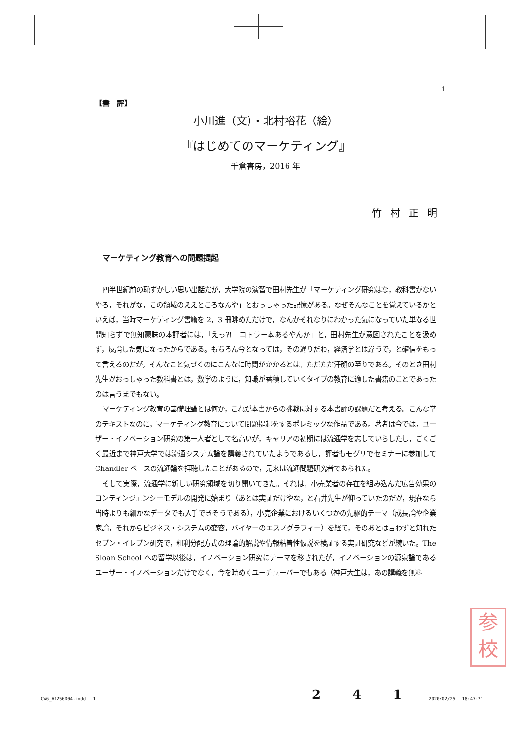1
【書　評】
小川進（文）・北村裕花（絵）
『はじめてのマーケティング』
千倉書房，2016 年
竹村正明
マーケティング教育への問題提起
四半世紀前の恥ずかしい思い出話だが，大学院の演習で田村先生が「マーケティング研究はな，教科書がないやろ，それがな，この領域のええところなんや」とおっしゃった記憶がある。なぜそんなことを覚えているかといえば，当時マーケティング書籍を 2，3 冊眺めただけで，なんかそれなりにわかった気になっていた単なる世間知らずで無知蒙昧の本評者には，「えっ?!　コトラー本あるやんか」と，田村先生が意図されたことを汲めず，反論した気になったからである。もちろん今となっては，その通りだわ，経済学とは違うで，と確信をもって言えるのだが，そんなこと気づくのにこんなに時間がかかるとは，ただただ汗顔の至りである。そのとき田村先生がおっしゃった教科書とは，数学のように，知識が蓄積していくタイプの教育に適した書籍のことであったのは言うまでもない。
マーケティング教育の基礎理論とは何か，これが本書からの挑戦に対する本書評の課題だと考える。こんな掌のテキストなのに，マーケティング教育について問題提起をするポレミックな作品である。著者は今では，ユーザー・イノベーション研究の第一人者として名高いが，キャリアの初期には流通学を志していらしたし，ごくごく最近まで神戸大学では流通システム論を講義されていたようであるし，評者もモグリでセミナーに参加して Chandler ベースの流通論を拝聴したことがあるので，元来は流通問題研究者であられた。
そして実際，流通学に新しい研究領域を切り開いてきた。それは，小売業者の存在を組み込んだ広告効果のコンティンジェンシーモデルの開発に始まり（あとは実証だけやな，と石井先生が仰っていたのだが，現在なら当時よりも細かなデータでも入手できそうである），小売企業におけるいくつかの先駆的テーマ（成長論や企業家論，それからビジネス・システムの変容，バイヤーのエスノグラフィー）を経て，そのあとは言わずと知れたセブン・イレブン研究で，粗利分配方式の理論的解説や情報粘着性仮説を検証する実証研究などが続いた。The Sloan School への留学以後は，イノベーション研究にテーマを移されたが，イノベーションの源泉論であるユーザー・イノベーションだけでなく，今を時めくユーチューバーでもある（神戸大生は，あの講義を無料
参
校
CW6_A1256D04.indd　 1 2 4 1 2020/02/25　 18:47:21